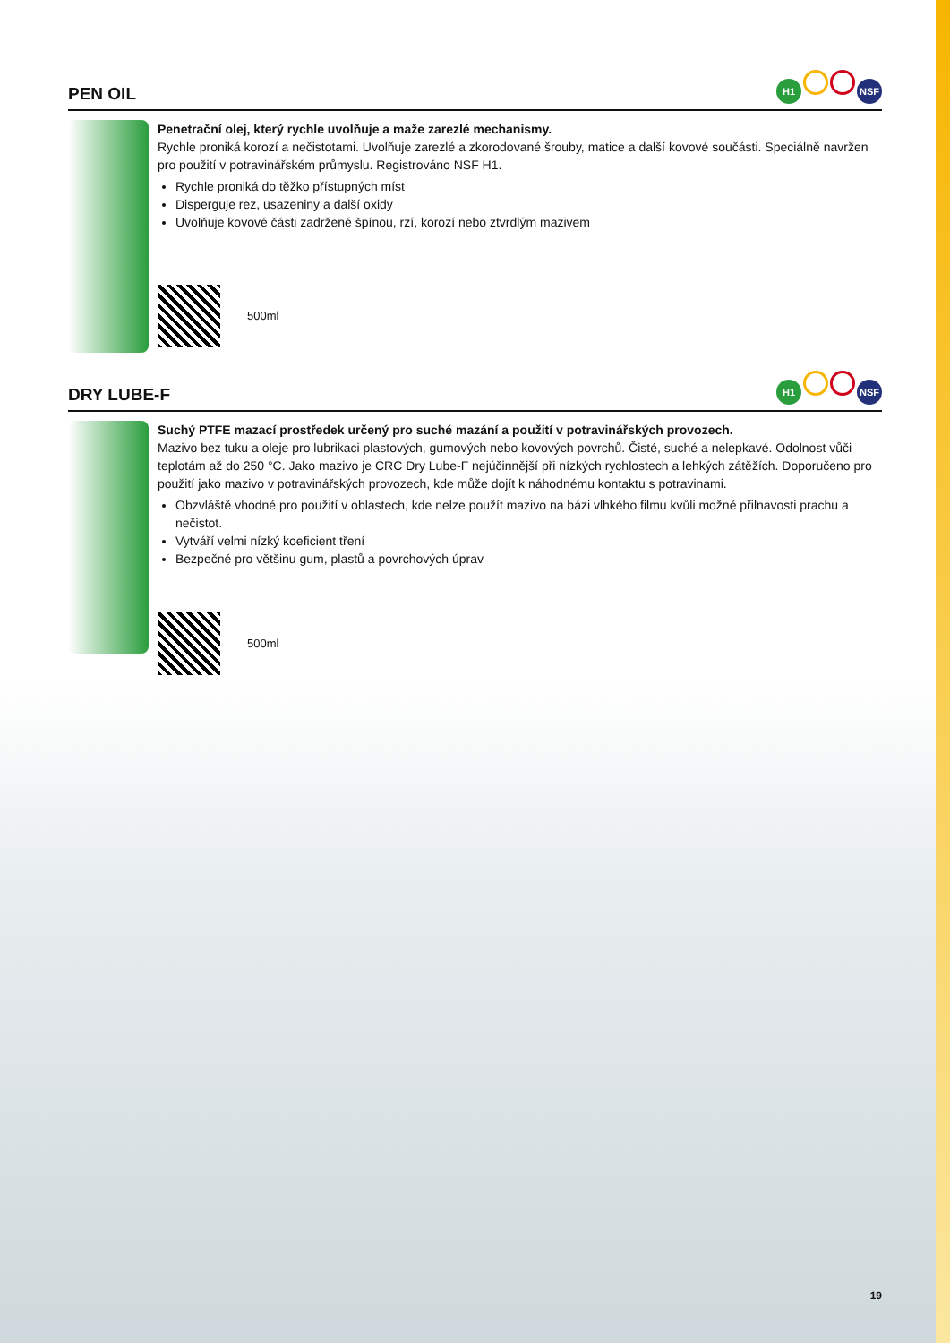PEN OIL
H1 NSF
Penetrační olej, který rychle uvolňuje a maže zarezlé mechanismy.
Rychle proniká korozí a nečistotami. Uvolňuje zarezlé a zkorodované šrouby, matice a další kovové součásti. Speciálně navržen pro použití v potravinářském průmyslu. Registrováno NSF H1.
Rychle proniká do těžko přístupných míst
Disperguje rez, usazeniny a další oxidy
Uvolňuje kovové části zadržené špínou, rzí, korozí nebo ztvrdlým mazivem
500ml
DRY LUBE-F
H1 NSF
Suchý PTFE mazací prostředek určený pro suché mazání a použití v potravinářských provozech.
Mazivo bez tuku a oleje pro lubrikaci plastových, gumových nebo kovových povrchů. Čisté, suché a nelepkavé. Odolnost vůči teplotám až do 250 °C. Jako mazivo je CRC Dry Lube-F nejúčinnější při nízkých rychlostech a lehkých zátěžích. Doporučeno pro použití jako mazivo v potravinářských provozech, kde může dojít k náhodnému kontaktu s potravinami.
Obzvláště vhodné pro použití v oblastech, kde nelze použít mazivo na bázi vlhkého filmu kvůli možné přilnavosti prachu a nečistot.
Vytváří velmi nízký koeficient tření
Bezpečné pro většinu gum, plastů a povrchových úprav
500ml
19